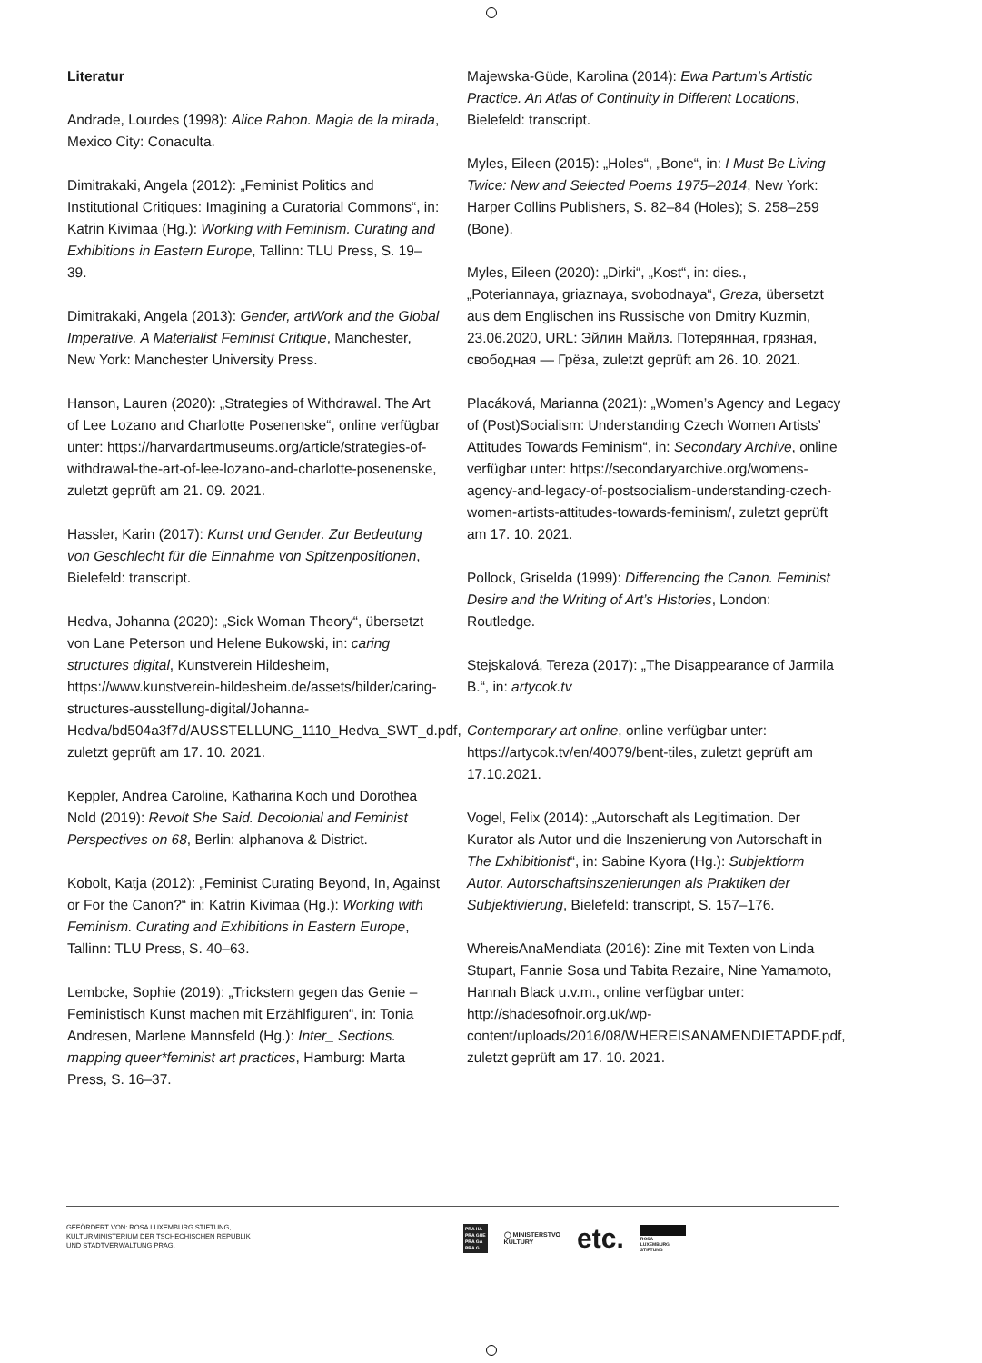Literatur
Andrade, Lourdes (1998): Alice Rahon. Magia de la mirada, Mexico City: Conaculta.
Dimitrakaki, Angela (2012): „Feminist Politics and Institutional Critiques: Imagining a Curatorial Commons“, in: Katrin Kivimaa (Hg.): Working with Feminism. Curating and Exhibitions in Eastern Europe, Tallinn: TLU Press, S. 19–39.
Dimitrakaki, Angela (2013): Gender, artWork and the Global Imperative. A Materialist Feminist Critique, Manchester, New York: Manchester University Press.
Hanson, Lauren (2020): „Strategies of Withdrawal. The Art of Lee Lozano and Charlotte Posenenske“, online verfügbar unter: https://harvardartmuseums.org/article/strategies-of-withdrawal-the-art-of-lee-lozano-and-charlotte-posenenske, zuletzt geprüft am 21. 09. 2021.
Hassler, Karin (2017): Kunst und Gender. Zur Bedeutung von Geschlecht für die Einnahme von Spitzenpositionen, Bielefeld: transcript.
Hedva, Johanna (2020): „Sick Woman Theory“, übersetzt von Lane Peterson und Helene Bukowski, in: caring structures digital, Kunstverein Hildesheim, https://www.kunstverein-hildesheim.de/assets/bilder/caring-structures-ausstellung-digital/Johanna-Hedva/bd504a3f7d/AUSSTELLUNG_1110_Hedva_SWT_d.pdf, zuletzt geprüft am 17. 10. 2021.
Keppler, Andrea Caroline, Katharina Koch und Dorothea Nold (2019): Revolt She Said. Decolonial and Feminist Perspectives on 68, Berlin: alphanova & District.
Kobolt, Katja (2012): „Feminist Curating Beyond, In, Against or For the Canon?“ in: Katrin Kivimaa (Hg.): Working with Feminism. Curating and Exhibitions in Eastern Europe, Tallinn: TLU Press, S. 40–63.
Lembcke, Sophie (2019): „Trickstern gegen das Genie – Feministisch Kunst machen mit Erzählfiguren“, in: Tonia Andresen, Marlene Mannsfeld (Hg.): Inter_ Sections. mapping queer*feminist art practices, Hamburg: Marta Press, S. 16–37.
Majewska-Güde, Karolina (2014): Ewa Partum’s Artistic Practice. An Atlas of Continuity in Different Locations, Bielefeld: transcript.
Myles, Eileen (2015): „Holes“, „Bone“, in: I Must Be Living Twice: New and Selected Poems 1975–2014, New York: Harper Collins Publishers, S. 82–84 (Holes); S. 258–259 (Bone).
Myles, Eileen (2020): „Dirki“, „Kost“, in: dies., „Poteriannaya, griaznaya, svobodnaya“, Greza, übersetzt aus dem Englischen ins Russische von Dmitry Kuzmin, 23.06.2020, URL: Эйлин Майлз. Потерянная, грязная, свободная — Грёза, zuletzt geprüft am 26. 10. 2021.
Placáková, Marianna (2021): „Women’s Agency and Legacy of (Post)Socialism: Understanding Czech Women Artists’ Attitudes Towards Feminism“, in: Secondary Archive, online verfügbar unter: https://secondaryarchive.org/womens-agency-and-legacy-of-postsocialism-understanding-czech-women-artists-attitudes-towards-feminism/, zuletzt geprüft am 17. 10. 2021.
Pollock, Griselda (1999): Differencing the Canon. Feminist Desire and the Writing of Art’s Histories, London: Routledge.
Stejskalová, Tereza (2017): „The Disappearance of Jarmila B.“, in: artycok.tv
Contemporary art online, online verfügbar unter: https://artycok.tv/en/40079/bent-tiles, zuletzt geprüft am 17.10.2021.
Vogel, Felix (2014): „Autorschaft als Legitimation. Der Kurator als Autor und die Inszenierung von Autorschaft in The Exhibitionist“, in: Sabine Kyora (Hg.): Subjektform Autor. Autorschaftsinszenierungen als Praktiken der Subjektivierung, Bielefeld: transcript, S. 157–176.
WhereisAnaMendiata (2016): Zine mit Texten von Linda Stupart, Fannie Sosa und Tabita Rezaire, Nine Yamamoto, Hannah Black u.v.m., online verfügbar unter: http://shadesofnoir.org.uk/wp-content/uploads/2016/08/WHEREISANAMENDIETAPDF.pdf, zuletzt geprüft am 17. 10. 2021.
GEFÖRDERT VON: ROSA LUXEMBURG STIFTUNG,
KULTURMINISTERIUM DER TSCHECHISCHEN REPUBLIK
UND STADTVERWALTUNG PRAG.
PRA HA
PRA GUE
PRA GA
PRA G
◯ MINISTERSTVO
KULTURY
etc.
ROSA
LUXEMBURG
STIFTUNG